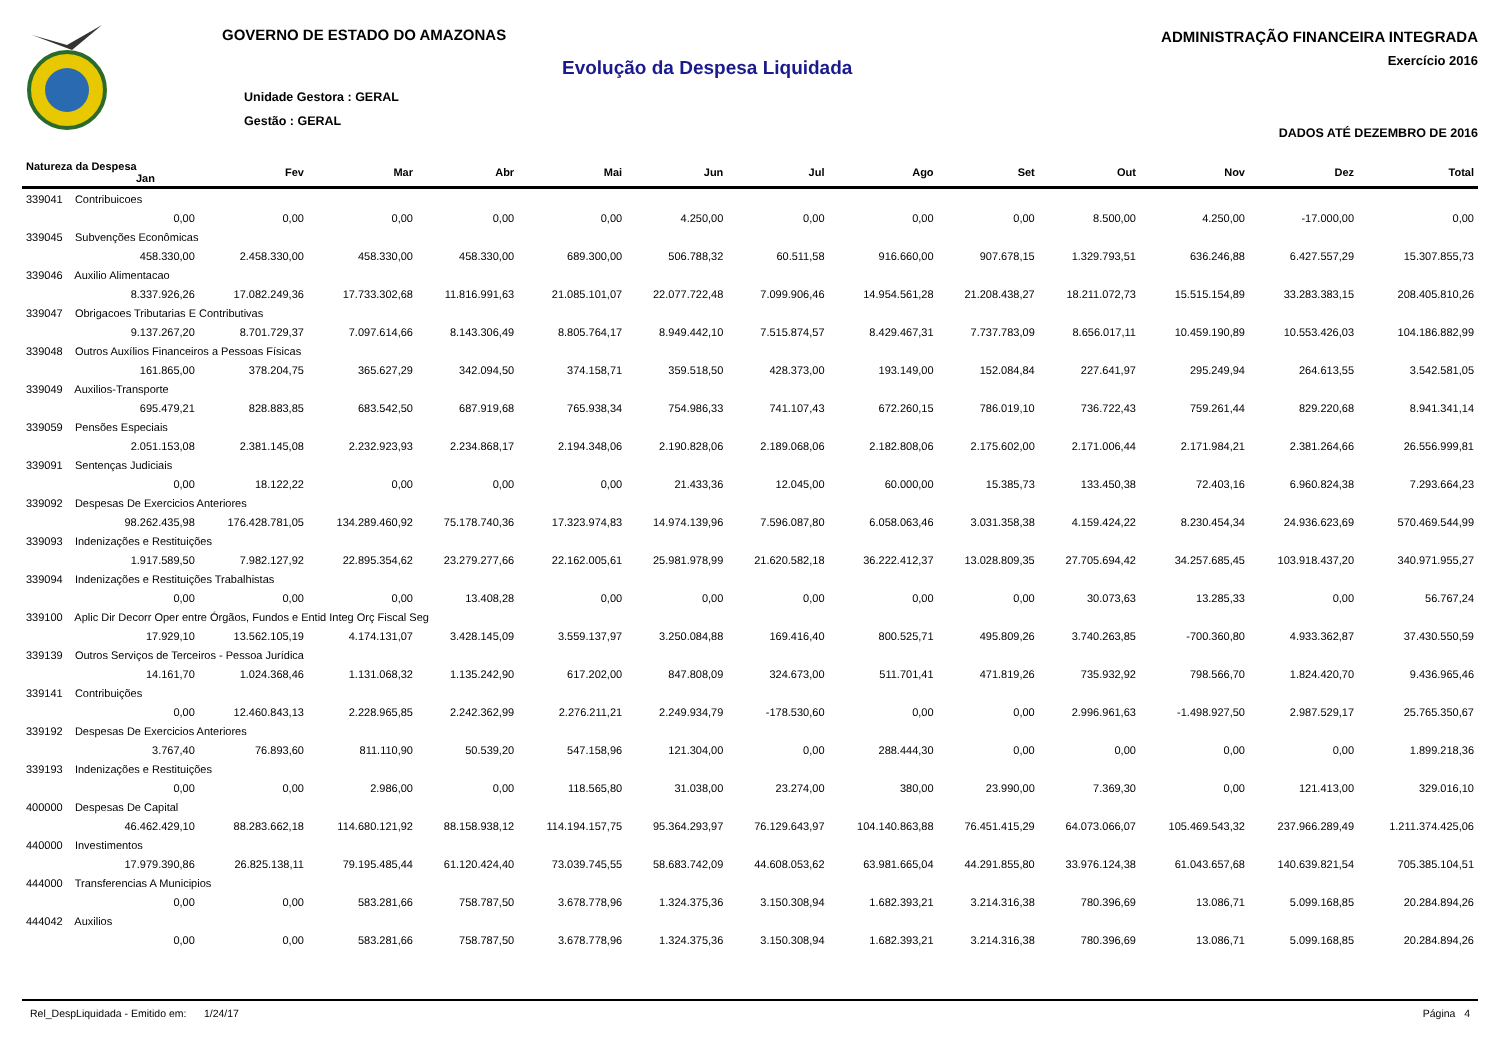GOVERNO DE ESTADO DO AMAZONAS
Evolução da Despesa Liquidada
Unidade Gestora : GERAL
Gestão : GERAL
ADMINISTRAÇÃO FINANCEIRA INTEGRADA
Exercício 2016
DADOS ATÉ DEZEMBRO DE 2016
| Natureza da Despesa Jan | Fev | Mar | Abr | Mai | Jun | Jul | Ago | Set | Out | Nov | Dez | Total |
| --- | --- | --- | --- | --- | --- | --- | --- | --- | --- | --- | --- | --- |
| 339041 Contribuicoes | | | | | | | | | | | | |
| 0,00 | 0,00 | 0,00 | 0,00 | 0,00 | 4.250,00 | 0,00 | 0,00 | 0,00 | 8.500,00 | 4.250,00 | -17.000,00 | 0,00 |
| 339045 Subvenções Econômicas | | | | | | | | | | | | |
| 458.330,00 | 2.458.330,00 | 458.330,00 | 458.330,00 | 689.300,00 | 506.788,32 | 60.511,58 | 916.660,00 | 907.678,15 | 1.329.793,51 | 636.246,88 | 6.427.557,29 | 15.307.855,73 |
| 339046 Auxilio Alimentacao | | | | | | | | | | | | |
| 8.337.926,26 | 17.082.249,36 | 17.733.302,68 | 11.816.991,63 | 21.085.101,07 | 22.077.722,48 | 7.099.906,46 | 14.954.561,28 | 21.208.438,27 | 18.211.072,73 | 15.515.154,89 | 33.283.383,15 | 208.405.810,26 |
| 339047 Obrigacoes Tributarias E Contributivas | | | | | | | | | | | | |
| 9.137.267,20 | 8.701.729,37 | 7.097.614,66 | 8.143.306,49 | 8.805.764,17 | 8.949.442,10 | 7.515.874,57 | 8.429.467,31 | 7.737.783,09 | 8.656.017,11 | 10.459.190,89 | 10.553.426,03 | 104.186.882,99 |
| 339048 Outros Auxílios Financeiros a Pessoas Físicas | | | | | | | | | | | | |
| 161.865,00 | 378.204,75 | 365.627,29 | 342.094,50 | 374.158,71 | 359.518,50 | 428.373,00 | 193.149,00 | 152.084,84 | 227.641,97 | 295.249,94 | 264.613,55 | 3.542.581,05 |
| 339049 Auxilios-Transporte | | | | | | | | | | | | |
| 695.479,21 | 828.883,85 | 683.542,50 | 687.919,68 | 765.938,34 | 754.986,33 | 741.107,43 | 672.260,15 | 786.019,10 | 736.722,43 | 759.261,44 | 829.220,68 | 8.941.341,14 |
| 339059 Pensões Especiais | | | | | | | | | | | | |
| 2.051.153,08 | 2.381.145,08 | 2.232.923,93 | 2.234.868,17 | 2.194.348,06 | 2.190.828,06 | 2.189.068,06 | 2.182.808,06 | 2.175.602,00 | 2.171.006,44 | 2.171.984,21 | 2.381.264,66 | 26.556.999,81 |
| 339091 Sentenças Judiciais | | | | | | | | | | | | |
| 0,00 | 18.122,22 | 0,00 | 0,00 | 0,00 | 21.433,36 | 12.045,00 | 60.000,00 | 15.385,73 | 133.450,38 | 72.403,16 | 6.960.824,38 | 7.293.664,23 |
| 339092 Despesas De Exercicios Anteriores | | | | | | | | | | | | |
| 98.262.435,98 | 176.428.781,05 | 134.289.460,92 | 75.178.740,36 | 17.323.974,83 | 14.974.139,96 | 7.596.087,80 | 6.058.063,46 | 3.031.358,38 | 4.159.424,22 | 8.230.454,34 | 24.936.623,69 | 570.469.544,99 |
| 339093 Indenizações e Restituições | | | | | | | | | | | | |
| 1.917.589,50 | 7.982.127,92 | 22.895.354,62 | 23.279.277,66 | 22.162.005,61 | 25.981.978,99 | 21.620.582,18 | 36.222.412,37 | 13.028.809,35 | 27.705.694,42 | 34.257.685,45 | 103.918.437,20 | 340.971.955,27 |
| 339094 Indenizações e Restituições Trabalhistas | | | | | | | | | | | | |
| 0,00 | 0,00 | 0,00 | 13.408,28 | 0,00 | 0,00 | 0,00 | 0,00 | 0,00 | 30.073,63 | 13.285,33 | 0,00 | 56.767,24 |
| 339100 Aplic Dir Decorr Oper entre Órgãos, Fundos e Entid Integ Orç Fiscal Seg | | | | | | | | | | | | |
| 17.929,10 | 13.562.105,19 | 4.174.131,07 | 3.428.145,09 | 3.559.137,97 | 3.250.084,88 | 169.416,40 | 800.525,71 | 495.809,26 | 3.740.263,85 | -700.360,80 | 4.933.362,87 | 37.430.550,59 |
| 339139 Outros Serviços de Terceiros - Pessoa Jurídica | | | | | | | | | | | | |
| 14.161,70 | 1.024.368,46 | 1.131.068,32 | 1.135.242,90 | 617.202,00 | 847.808,09 | 324.673,00 | 511.701,41 | 471.819,26 | 735.932,92 | 798.566,70 | 1.824.420,70 | 9.436.965,46 |
| 339141 Contribuições | | | | | | | | | | | | |
| 0,00 | 12.460.843,13 | 2.228.965,85 | 2.242.362,99 | 2.276.211,21 | 2.249.934,79 | -178.530,60 | 0,00 | 0,00 | 2.996.961,63 | -1.498.927,50 | 2.987.529,17 | 25.765.350,67 |
| 339192 Despesas De Exercicios Anteriores | | | | | | | | | | | | |
| 3.767,40 | 76.893,60 | 811.110,90 | 50.539,20 | 547.158,96 | 121.304,00 | 0,00 | 288.444,30 | 0,00 | 0,00 | 0,00 | 0,00 | 1.899.218,36 |
| 339193 Indenizações e Restituições | | | | | | | | | | | | |
| 0,00 | 0,00 | 2.986,00 | 0,00 | 118.565,80 | 31.038,00 | 23.274,00 | 380,00 | 23.990,00 | 7.369,30 | 0,00 | 121.413,00 | 329.016,10 |
| 400000 Despesas De Capital | | | | | | | | | | | | |
| 46.462.429,10 | 88.283.662,18 | 114.680.121,92 | 88.158.938,12 | 114.194.157,75 | 95.364.293,97 | 76.129.643,97 | 104.140.863,88 | 76.451.415,29 | 64.073.066,07 | 105.469.543,32 | 237.966.289,49 | 1.211.374.425,06 |
| 440000 Investimentos | | | | | | | | | | | | |
| 17.979.390,86 | 26.825.138,11 | 79.195.485,44 | 61.120.424,40 | 73.039.745,55 | 58.683.742,09 | 44.608.053,62 | 63.981.665,04 | 44.291.855,80 | 33.976.124,38 | 61.043.657,68 | 140.639.821,54 | 705.385.104,51 |
| 444000 Transferencias A Municipios | | | | | | | | | | | | |
| 0,00 | 0,00 | 583.281,66 | 758.787,50 | 3.678.778,96 | 1.324.375,36 | 3.150.308,94 | 1.682.393,21 | 3.214.316,38 | 780.396,69 | 13.086,71 | 5.099.168,85 | 20.284.894,26 |
| 444042 Auxilios | | | | | | | | | | | | |
| 0,00 | 0,00 | 583.281,66 | 758.787,50 | 3.678.778,96 | 1.324.375,36 | 3.150.308,94 | 1.682.393,21 | 3.214.316,38 | 780.396,69 | 13.086,71 | 5.099.168,85 | 20.284.894,26 |
Rel_DespLiquidada - Emitido em: 1/24/17 Página 4